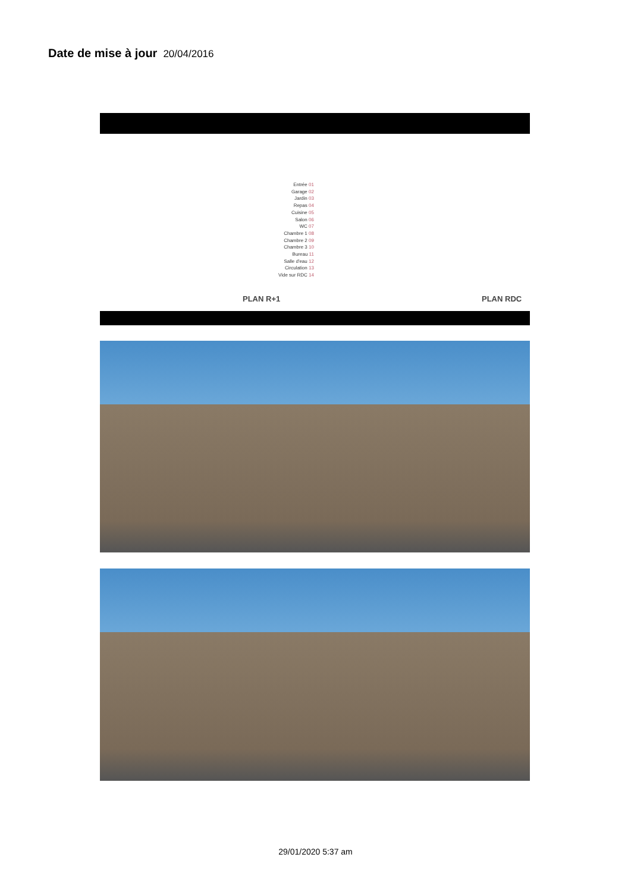Date de mise à jour 20/04/2016
Entrée 01
Garage 02
Jardin 03
Repas 04
Cuisine 05
Salon 06
WC 07
Chambre 1 08
Chambre 2 09
Chambre 3 10
Bureau 11
Salle d'eau 12
Circulation 13
Vide sur RDC 14
PLAN R+1 PLAN RDC
29/01/2020 5:37 am